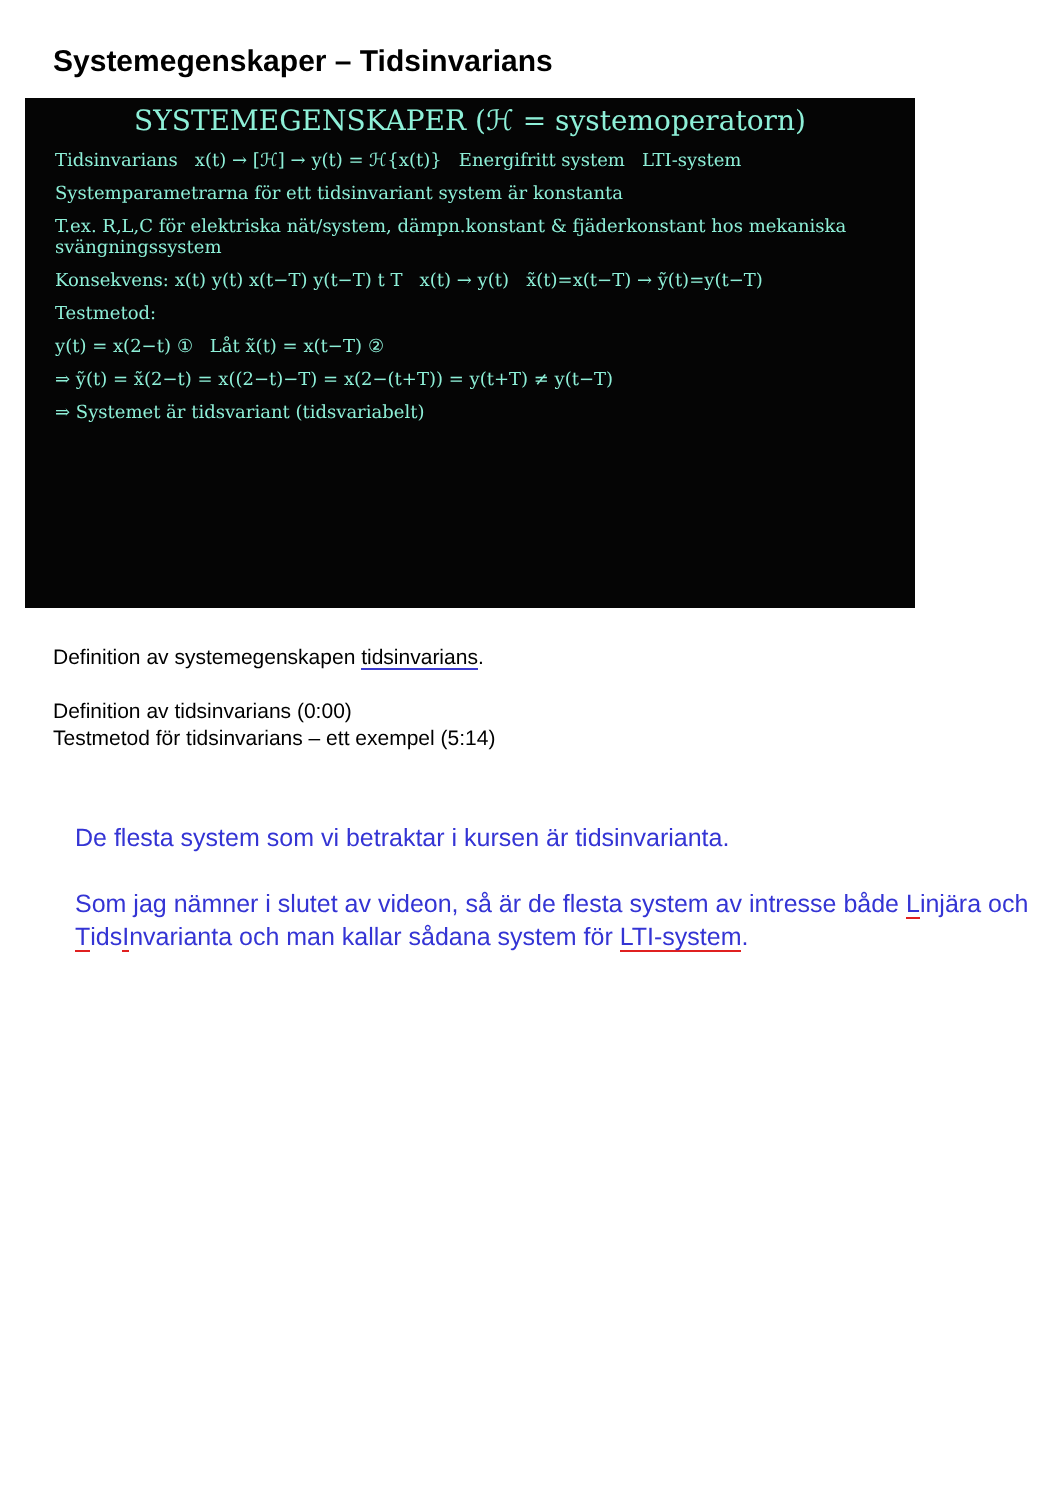Systemegenskaper – Tidsinvarians
SYSTEMEGENSKAPER (ℋ = systemoperatorn)
Tidsinvarians x(t) → [ℋ] → y(t) = ℋ{x(t)} Energifritt system LTI-system
Systemparametrarna för ett tidsinvariant system är konstanta
T.ex. R,L,C för elektriska nät/system, dämpn.konstant & fjäderkonstant hos mekaniska svängningssystem
Konsekvens: x(t) y(t) x(t−T) y(t−T) t T x(t) → y(t) x̃(t)=x(t−T) → ỹ(t)=y(t−T)
Testmetod:
y(t) = x(2−t) ① Låt x̃(t) = x(t−T) ②
⇒ ỹ(t) = x̃(2−t) = x((2−t)−T) = x(2−(t+T)) = y(t+T) ≠ y(t−T)
⇒ Systemet är tidsvariant (tidsvariabelt)
Definition av systemegenskapen tidsinvarians.
Definition av tidsinvarians (0:00)
Testmetod för tidsinvarians – ett exempel (5:14)
De flesta system som vi betraktar i kursen är tidsinvarianta.
Som jag nämner i slutet av videon, så är de flesta system av intresse både Linjära och TidsInvarianta och man kallar sådana system för LTI-system.